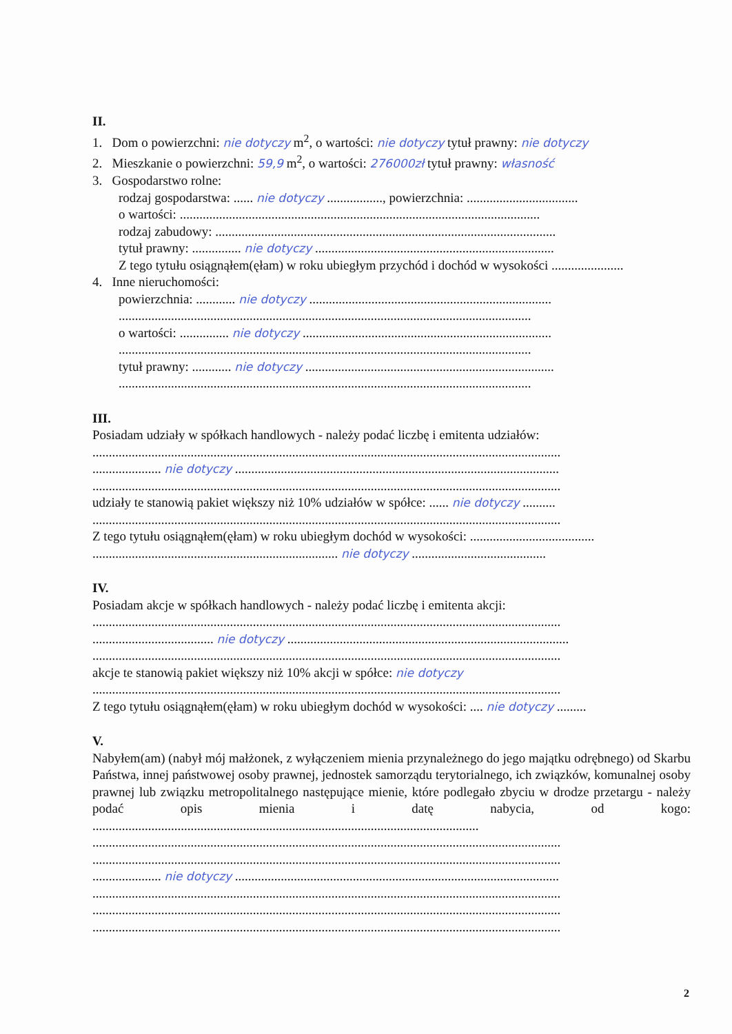II.
1. Dom o powierzchni: nie dotyczy m<sup>2</sup>, o wartości: nie dotyczy tytuł prawny: nie dotyczy
2. Mieszkanie o powierzchni: 59,9 m<sup>2</sup>, o wartości: 276000zł tytuł prawny: własność
3. Gospodarstwo rolne:
rodzaj gospodarstwa: ...... nie dotyczy ................., powierzchnia: ..................................
o wartości: ..............................................................................................................
rodzaj zabudowy: ........................................................................................................
tytuł prawny: ............... nie dotyczy .........................................................................
Z tego tytułu osiągnąłem(ęłam) w roku ubiegłym przychód i dochód w wysokości ......................
4. Inne nieruchomości:
powierzchnia: ............ nie dotyczy ..........................................................................
..............................................................................................................................
o wartości: ............... nie dotyczy ............................................................................
..............................................................................................................................
tytuł prawny: ............ nie dotyczy ............................................................................
..............................................................................................................................
III.
Posiadam udziały w spółkach handlowych - należy podać liczbę i emitenta udziałów:
...............................................................................................................................................
..................... nie dotyczy ...................................................................................................
...............................................................................................................................................
udziały te stanowią pakiet większy niż 10% udziałów w spółce: ...... nie dotyczy ..........
...............................................................................................................................................
Z tego tytułu osiągnąłem(ęłam) w roku ubiegłym dochód w wysokości: ......................................
........................................................................... nie dotyczy .........................................
IV.
Posiadam akcje w spółkach handlowych - należy podać liczbę i emitenta akcji:
...............................................................................................................................................
..................................... nie dotyczy ......................................................................................
...............................................................................................................................................
akcje te stanowią pakiet większy niż 10% akcji w spółce: nie dotyczy
...............................................................................................................................................
Z tego tytułu osiągnąłem(ęłam) w roku ubiegłym dochód w wysokości: .... nie dotyczy .........
V.
Nabyłem(am) (nabył mój małżonek, z wyłączeniem mienia przynależnego do jego majątku odrębnego) od Skarbu Państwa, innej państwowej osoby prawnej, jednostek samorządu terytorialnego, ich związków, komunalnej osoby prawnej lub związku metropolitalnego następujące mienie, które podlegało zbyciu w drodze przetargu - należy podać opis mienia i datę nabycia, od kogo: ......................................................................................................................
...............................................................................................................................................
...............................................................................................................................................
..................... nie dotyczy ...................................................................................................
...............................................................................................................................................
...............................................................................................................................................
...............................................................................................................................................
2